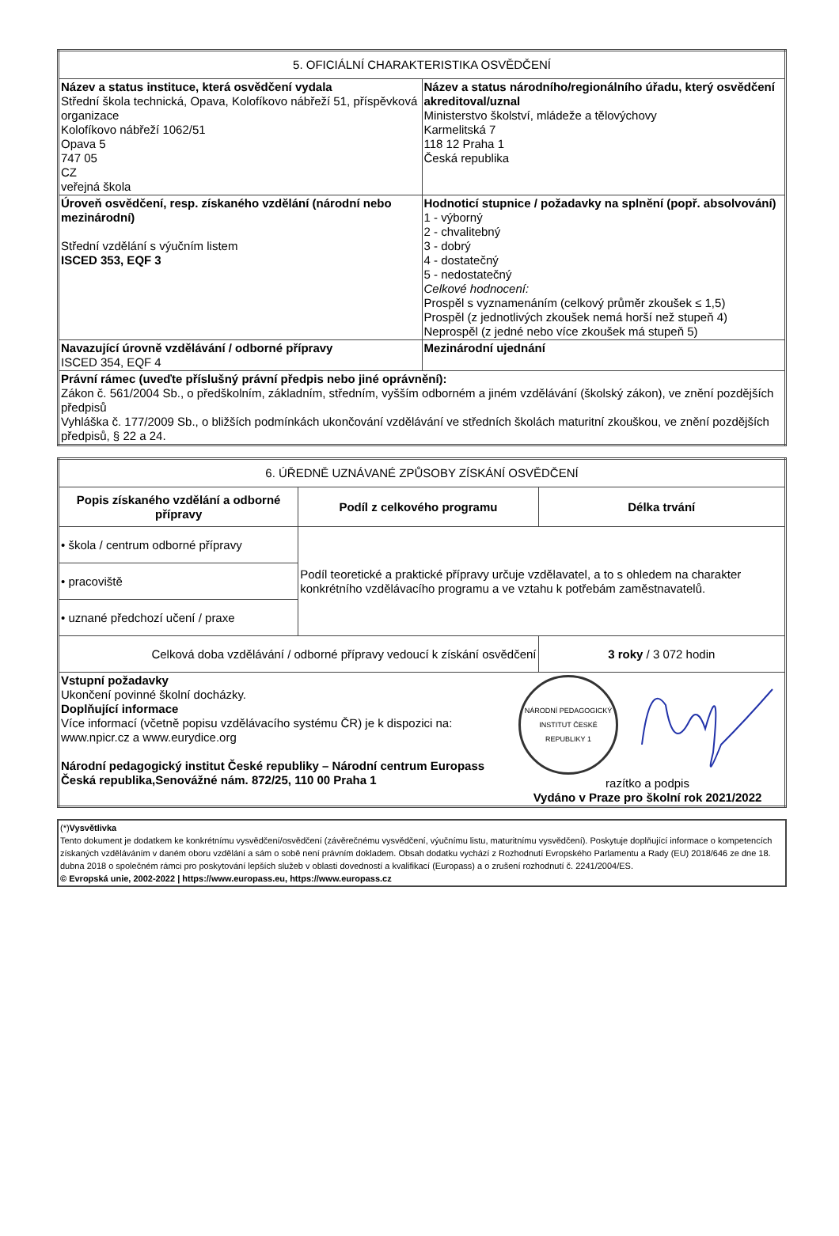| 5. OFICIÁLNÍ CHARAKTERISTIKA OSVĚDČENÍ | |
| --- | --- |
| Název a status instituce, která osvědčení vydala Střední škola technická, Opava, Kolofíkovo nábřeží 51, příspěvková organizace Kolofíkovo nábřeží 1062/51 Opava 5 747 05 CZ veřejná škola | Název a status národního/regionálního úřadu, který osvědčení akreditoval/uznal Ministerstvo školství, mládeže a tělovýchovy Karmelitská 7 118 12 Praha 1 Česká republika |
| Úroveň osvědčení, resp. získaného vzdělání (národní nebo mezinárodní) Střední vzdělání s výučním listem ISCED 353, EQF 3 | Hodnoticí stupnice / požadavky na splnění (popř. absolvování) 1 - výborný 2 - chvalitebný 3 - dobrý 4 - dostatečný 5 - nedostatečný Celkové hodnocení: Prospěl s vyznamenáním (celkový průměr zkoušek ≤ 1,5) Prospěl (z jednotlivých zkoušek nemá horší než stupeň 4) Neprospěl (z jedné nebo více zkoušek má stupeň 5) |
| Navazující úrovně vzdělávání / odborné přípravy ISCED 354, EQF 4 | Mezinárodní ujednání |
| Právní rámec (uveďte příslušný právní předpis nebo jiné oprávnění): Zákon č. 561/2004 Sb., o předškolním, základním, středním, vyšším odborném a jiném vzdělávání (školský zákon), ve znění pozdějších předpisů Vyhláška č. 177/2009 Sb., o bližších podmínkách ukončování vzdělávání ve středních školách maturitní zkouškou, ve znění pozdějších předpisů, § 22 a 24. | |
| 6. ÚŘEDNĚ UZNÁVANÉ ZPŮSOBY ZÍSKÁNÍ OSVĚDČENÍ | | |
| --- | --- | --- |
| Popis získaného vzdělání a odborné přípravy | Podíl z celkového programu | Délka trvání |
| • škola / centrum odborné přípravy | Podíl teoretické a praktické přípravy určuje vzdělavatel, a to s ohledem na charakter konkrétního vzdělávacího programu a ve vztahu k potřebám zaměstnavatelů. | |
| • pracoviště | | |
| • uznané předchozí učení / praxe | | |
| Celková doba vzdělávání / odborné přípravy vedoucí k získání osvědčení | | 3 roky / 3 072 hodin |
| Vstupní požadavky Ukončení povinné školní docházky. Doplňující informace Více informací (včetně popisu vzdělávacího systému ČR) je k dispozici na: www.npicr.cz a www.eurydice.org Národní pedagogický institut České republiky – Národní centrum Europass Česká republika,Senovážné nám. 872/25, 110 00 Praha 1 NÁRODNÍ PEDAGOGICKÝ INSTITUT ČESKÉ REPUBLIKY 1 razítko a podpis Vydáno v Praze pro školní rok 2021/2022 | | |
(*)Vysvětlivka
Tento dokument je dodatkem ke konkrétnímu vysvědčení/osvědčení (závěrečnému vysvědčení, výučnímu listu, maturitnímu vysvědčení). Poskytuje doplňující informace o kompetencích získaných vzděláváním v daném oboru vzdělání a sám o sobě není právním dokladem. Obsah dodatku vychází z Rozhodnutí Evropského Parlamentu a Rady (EU) 2018/646 ze dne 18. dubna 2018 o společném rámci pro poskytování lepších služeb v oblasti dovedností a kvalifikací (Europass) a o zrušení rozhodnutí č. 2241/2004/ES.
© Evropská unie, 2002-2022 | https://www.europass.eu, https://www.europass.cz